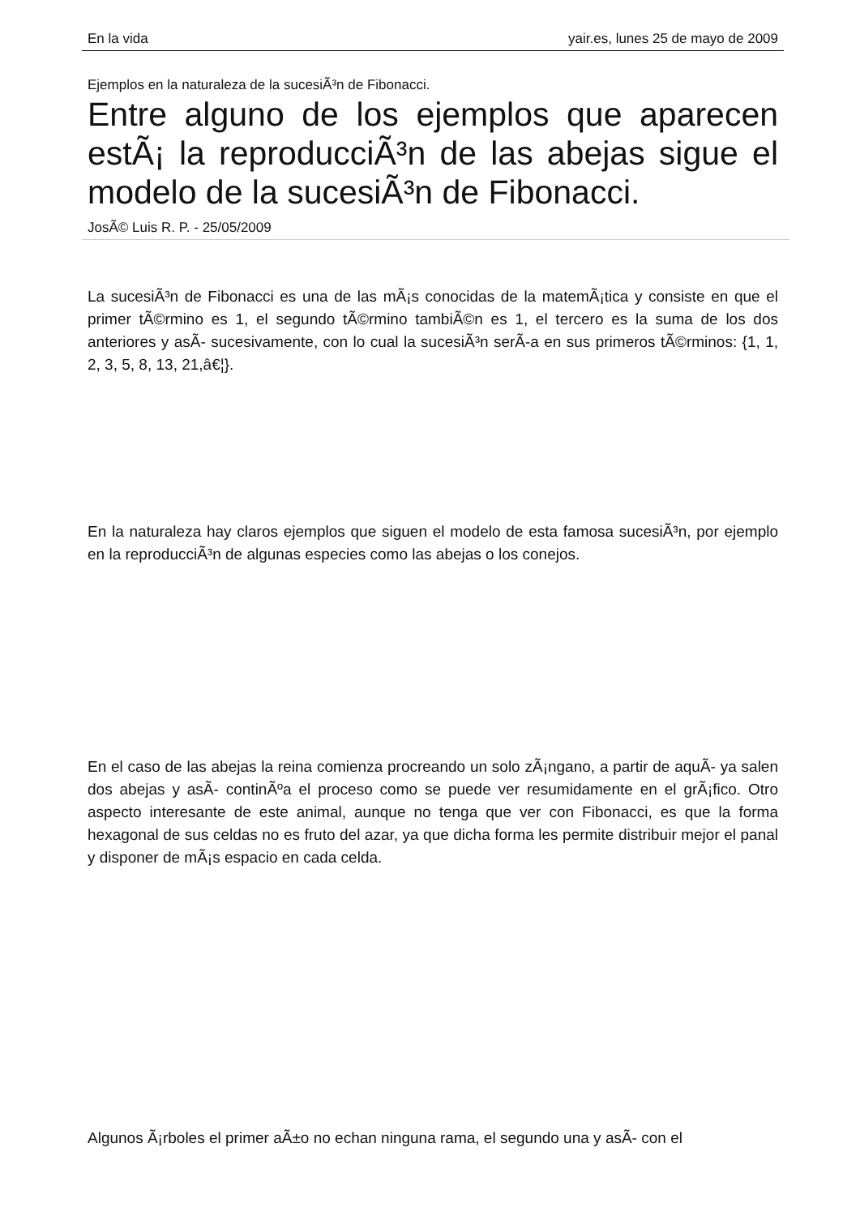En la vida yair.es, lunes 25 de mayo de 2009
Ejemplos en la naturaleza de la sucesiÃ³n de Fibonacci.
Entre alguno de los ejemplos que aparecen estÃ¡ la reproducciÃ³n de las abejas sigue el modelo de la sucesiÃ³n de Fibonacci.
JosÃ© Luis R. P. - 25/05/2009
La sucesiÃ³n de Fibonacci es una de las mÃ¡s conocidas de la matemÃ¡tica y consiste en que el primer tÃ©rmino es 1, el segundo tÃ©rmino tambiÃ©n es 1, el tercero es la suma de los dos anteriores y asÃ- sucesivamente, con lo cual la sucesiÃ³n serÃ-a en sus primeros tÃ©rminos: {1, 1, 2, 3, 5, 8, 13, 21,â€¦}.
En la naturaleza hay claros ejemplos que siguen el modelo de esta famosa sucesiÃ³n, por ejemplo en la reproducciÃ³n de algunas especies como las abejas o los conejos.
En el caso de las abejas la reina comienza procreando un solo zÃ¡ngano, a partir de aquÃ- ya salen dos abejas y asÃ- continÃºa el proceso como se puede ver resumidamente en el grÃ¡fico. Otro aspecto interesante de este animal, aunque no tenga que ver con Fibonacci, es que la forma hexagonal de sus celdas no es fruto del azar, ya que dicha forma les permite distribuir mejor el panal y disponer de mÃ¡s espacio en cada celda.
Algunos Ã¡rboles el primer aÃ±o no echan ninguna rama, el segundo una y asÃ- con el